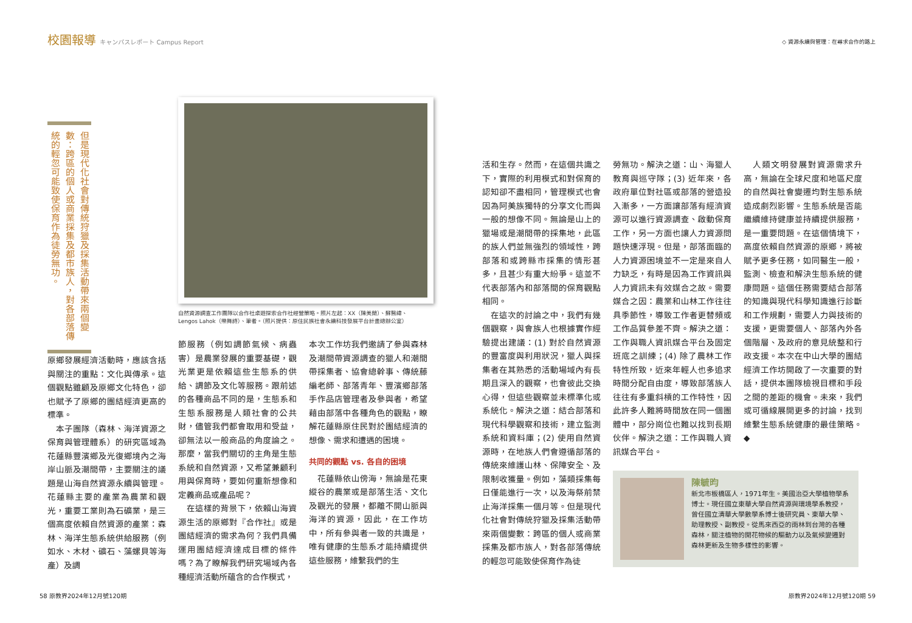校園報導 キャンパスレポート Campus Report
◇ 資源永續與管理：在尋求合作的路上
但是現代化社會對傳統狩獵及採集活動帶來兩個變數：跨區的個人或商業採集及都市族人，對各部落傳統的輕忽可能致使保育作為徒勞無功。
原鄉發展經濟活動時，應該含括與關注的重點：文化與傳承。這個觀點雖顧及原鄉文化特色，卻也賦予了原鄉的團結經濟更高的標準。
　本子團隊（森林、海洋資源之保育與管理體系）的研究區域為花蓮縣豐濱鄉及光復鄉境內之海岸山脈及潮間帶，主要關注的議題是山海自然資源永續與管理。花蓮縣主要的產業為農業和觀光，重要工業則為石礦業，是三個高度依賴自然資源的產業：森林、海洋生態系統供給服務（例如水、木材、礦石、藻螺貝等海產）及調
自然資源調查工作團隊以合作社桌遊探索合作社經營策略。照片左起：XX（陳美蘭）、蘇醫緯、Lengos Lahok（樂舞詩）、筆者。（照片提供：原住民族社會永續科技發展平台計畫總辦公室）
節服務（例如調節氣候、病蟲害）是農業發展的重要基礎，觀光業更是依賴這些生態系的供給、調節及文化等服務。跟前述的各種商品不同的是，生態系和生態系服務是人類社會的公共財，儘管我們都會取用和受益，卻無法以一般商品的角度論之。那麼，當我們關切的主角是生態系統和自然資源，又希望兼顧利用與保育時，要如何重新想像和定義商品或產品呢？
　在這樣的背景下，依賴山海資源生活的原鄉對『合作社』或是團結經濟的需求為何？我們具備運用團結經濟達成目標的條件嗎？為了瞭解我們研究場域內各種經濟活動所蘊含的合作模式，
本次工作坊我們邀請了參與森林及潮間帶資源調查的獵人和潮間帶採集者、協會總幹事、傳統藤編老師、部落青年、豐濱鄉部落手作品店管理者及參與者，希望藉由部落中各種角色的觀點，瞭解花蓮縣原住民對於團結經濟的想像、需求和遭遇的困境。
共同的觀點 vs. 各自的困境
　花蓮縣依山傍海，無論是花東縱谷的農業或是部落生活、文化及觀光的發展，都離不開山脈與海洋的資源，因此，在工作坊中，所有參與者一致的共識是，唯有健康的生態系才能持續提供這些服務，維繫我們的生
活和生存。然而，在這個共識之下，實際的利用模式和對保育的認知卻不盡相同，管理模式也會因為阿美族獨特的分享文化而與一般的想像不同。無論是山上的獵場或是潮間帶的採集地，此區的族人們並無強烈的領域性，跨部落和或跨縣市採集的情形甚多，且甚少有重大紛爭。這並不代表部落內和部落間的保育觀點相同。
　在這次的討論之中，我們有幾個觀察，與會族人也根據實作經驗提出建議：(1) 對於自然資源的豐富度與利用狀況，獵人與採集者在其熟悉的活動場域內有長期且深入的觀察，也會彼此交換心得，但這些觀察並未標準化或系統化。解決之道：結合部落和現代科學觀察和技術，建立監測系統和資料庫；(2) 使用自然資源時，在地族人們會遵循部落的傳統來維護山林、保障安全、及限制收獲量。例如，藻類採集每日僅能進行一次，以及海祭前禁止海洋採集一個月等。但是現代化社會對傳統狩獵及採集活動帶來兩個變數：跨區的個人或商業採集及都市族人，對各部落傳統的輕忽可能致使保育作為徒
勞無功。解決之道：山、海獵人教育與巡守隊；(3) 近年來，各政府單位對社區或部落的營造投入漸多，一方面讓部落有經濟資源可以進行資源調查、啟動保育工作，另一方面也讓人力資源問題快速浮現。但是，部落面臨的人力資源困境並不一定是來自人力缺乏，有時是因為工作資訊與人力資訊未有效媒合之故。需要媒合之因：農業和山林工作往往具季節性，導致工作者更替頻或工作品質參差不齊。解決之道：工作與職人資訊媒合平台及固定班底之訓練；(4) 除了農林工作特性所致，近來年輕人也多追求時間分配自由度，導致部落族人往往有多重斜槓的工作特性，因此許多人難將時間放在同一個團體中，部分崗位也難以找到長期伙伴。解決之道：工作與職人資訊媒合平台。
　人類文明發展對資源需求升高，無論在全球尺度和地區尺度的自然與社會變遷均對生態系統造成劇烈影響。生態系統是否能繼續維持健康並持續提供服務，是一重要問題。在這個情境下，高度依賴自然資源的原鄉，將被賦予更多任務，如同醫生一般，監測、檢查和解決生態系統的健康問題。這個任務需要結合部落的知識與現代科學知識進行診斷和工作規劃，需要人力與技術的支援，更需要個人、部落內外各個階層、及政府的意見統整和行政支援。本次在中山大學的團結經濟工作坊開啟了一次重要的對話，提供本團隊檢視目標和手段之間的差距的機會。未來，我們或可循線展開更多的討論，找到維繫生態系統健康的最佳策略。◆
陳毓昀
新北市板橋區人，1971年生。美國治亞大學植物學系博士。現任國立東華大學自然資源與環境學系教授，曾任國立清華大學數學系博士後研究員、東華大學、助理教授、副教授。從馬來西亞的雨林到台灣的各種森林，關注植物的開花物候的驅動力以及氣候變遷對森林更新及生物多樣性的影響。
58 原教界2024年12月號120期 原教界2024年12月號120期 59